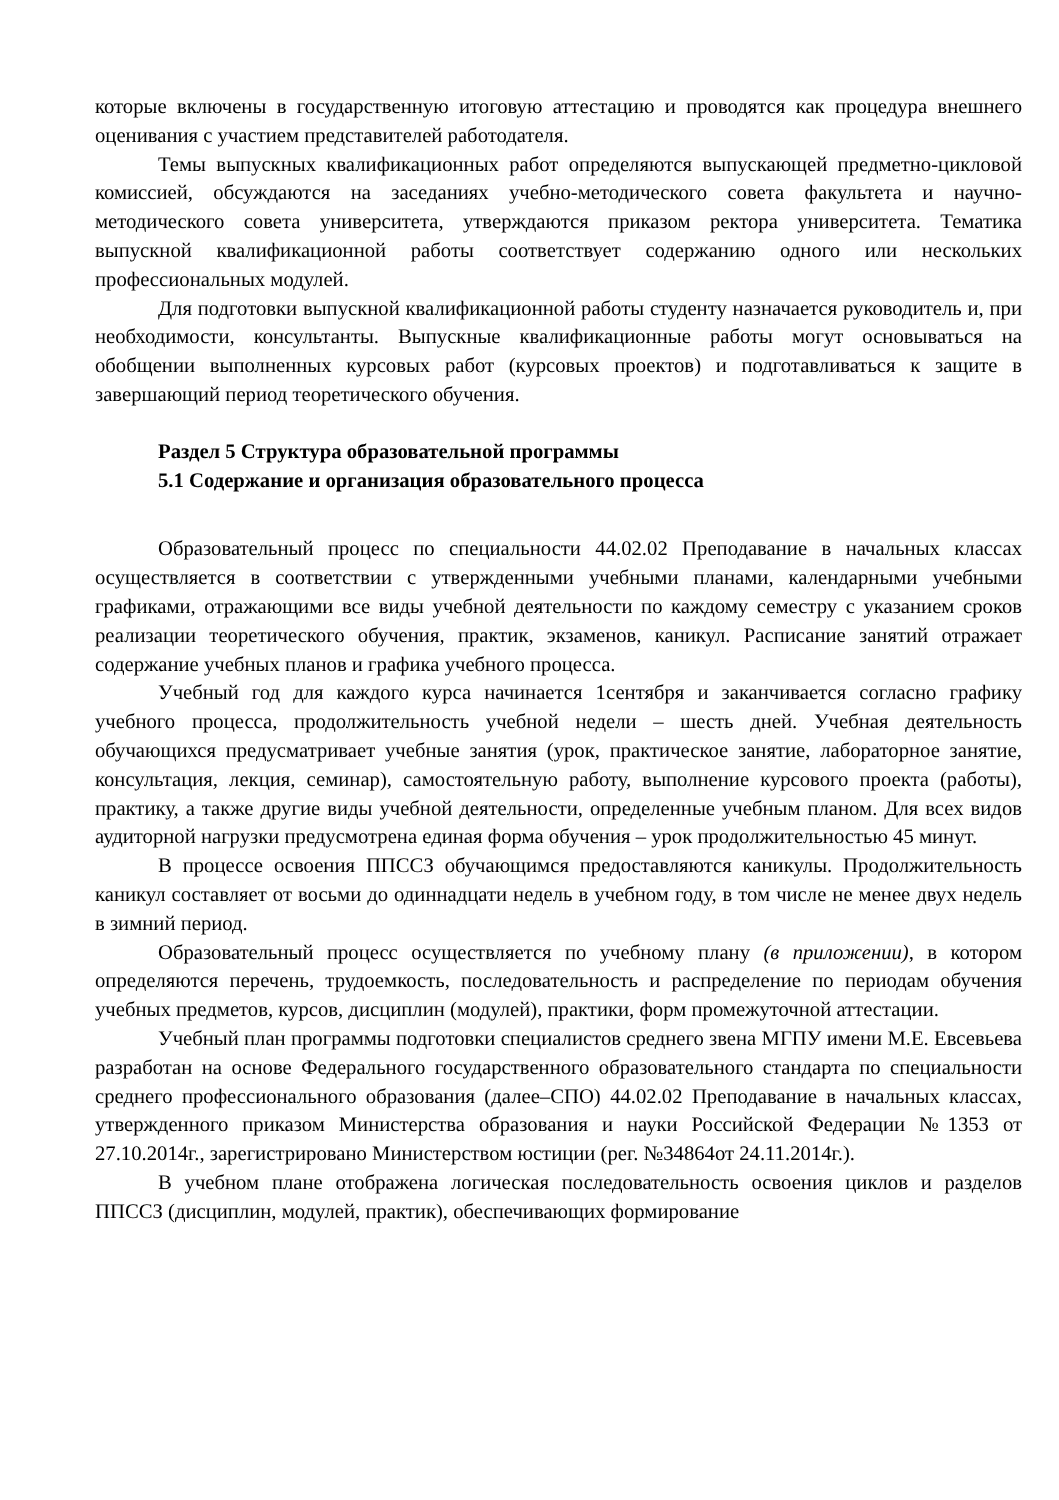которые включены в государственную итоговую аттестацию и проводятся как процедура внешнего оценивания с участием представителей работодателя.
Темы выпускных квалификационных работ определяются выпускающей предметно-цикловой комиссией, обсуждаются на заседаниях учебно-методического совета факультета и научно-методического совета университета, утверждаются приказом ректора университета. Тематика выпускной квалификационной работы соответствует содержанию одного или нескольких профессиональных модулей.
Для подготовки выпускной квалификационной работы студенту назначается руководитель и, при необходимости, консультанты. Выпускные квалификационные работы могут основываться на обобщении выполненных курсовых работ (курсовых проектов) и подготавливаться к защите в завершающий период теоретического обучения.
Раздел 5 Структура образовательной программы
5.1 Содержание и организация образовательного процесса
Образовательный процесс по специальности 44.02.02 Преподавание в начальных классах осуществляется в соответствии с утвержденными учебными планами, календарными учебными графиками, отражающими все виды учебной деятельности по каждому семестру с указанием сроков реализации теоретического обучения, практик, экзаменов, каникул. Расписание занятий отражает содержание учебных планов и графика учебного процесса.
Учебный год для каждого курса начинается 1сентября и заканчивается согласно графику учебного процесса, продолжительность учебной недели – шесть дней. Учебная деятельность обучающихся предусматривает учебные занятия (урок, практическое занятие, лабораторное занятие, консультация, лекция, семинар), самостоятельную работу, выполнение курсового проекта (работы), практику, а также другие виды учебной деятельности, определенные учебным планом. Для всех видов аудиторной нагрузки предусмотрена единая форма обучения – урок продолжительностью 45 минут.
В процессе освоения ППССЗ обучающимся предоставляются каникулы. Продолжительность каникул составляет от восьми до одиннадцати недель в учебном году, в том числе не менее двух недель в зимний период.
Образовательный процесс осуществляется по учебному плану (в приложении), в котором определяются перечень, трудоемкость, последовательность и распределение по периодам обучения учебных предметов, курсов, дисциплин (модулей), практики, форм промежуточной аттестации.
Учебный план программы подготовки специалистов среднего звена МГПУ имени М.Е. Евсевьева разработан на основе Федерального государственного образовательного стандарта по специальности среднего профессионального образования (далее–СПО) 44.02.02 Преподавание в начальных классах, утвержденного приказом Министерства образования и науки Российской Федерации №1353 от 27.10.2014г., зарегистрировано Министерством юстиции (рег. №34864от 24.11.2014г.).
В учебном плане отображена логическая последовательность освоения циклов и разделов ППССЗ (дисциплин, модулей, практик), обеспечивающих формирование